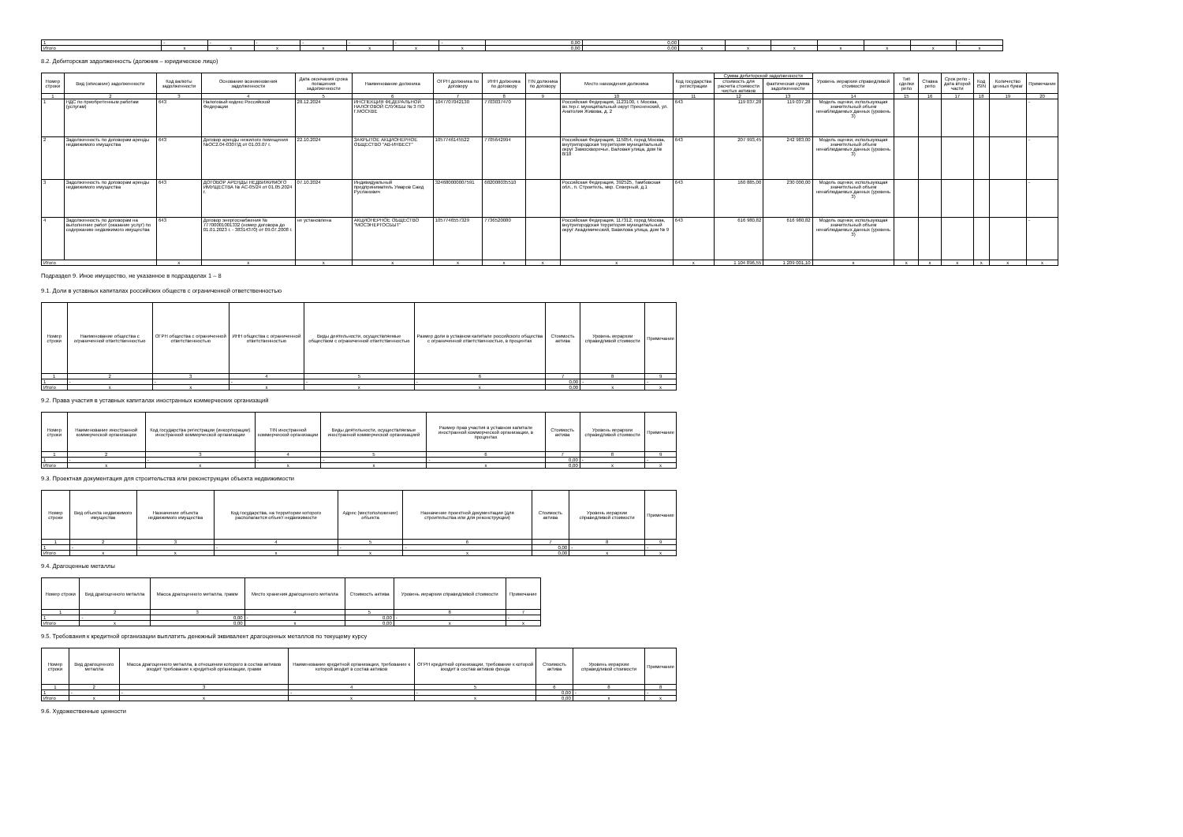| 1 | - | - | - | - | - | - | - | 0,00 | 0,00 | | | | | | | - |
| Итого | x | x | x | x | x | x | x | 0,00 | 0,00 | x | x | x | x | x | x | x |
8.2. Дебиторская задолженность (должник – юридическое лицо)
| Номер строки | Вид (описание) задолженности | Код валюты задолженности | Основание возникновения задолженности | Дата окончания срока погашения задолженности | Наименование должника | ОГРН должника по договору | ИНН должника по договору | TIN должника по договору | Место нахождения должника | Код государства регистрации | Сумма дебиторской задолженности | | Уровень иерархии справедливой стоимости | Тип сделки репо | Ставка репо | Срок репо - дата второй части | Код ISIN | Количество ценных бумаг | Примечание |
| --- | --- | --- | --- | --- | --- | --- | --- | --- | --- | --- | --- | --- | --- | --- | --- | --- | --- | --- | --- |
| | | | | | | | | | | | стоимость для расчета стоимости чистых активов | фактическая сумма задолженности | | | | | | | |
| 1 | 2 | 3 | 4 | 5 | 6 | 7 | 8 | 9 | 10 | 11 | 12 | 13 | 14 | 15 | 16 | 17 | 18 | 19 | 20 |
| 1 | НДС по приобретенным работам (услугам) | 643 | Налоговый кодекс Российской Федерации | 28.12.2024 | ИНСПЕКЦИЯ ФЕДЕРАЛЬНОЙ НАЛОГОВОЙ СЛУЖБЫ № 3 ПО Г.МОСКВЕ | 1047707042130 | 7703037470 | | Российская Федерация, 1123100, г. Москва, вн.тер.г. муниципальный округ Пресненский, ул. Анатолия Живова, д. 2 | 643 | 119 037,28 | 119 037,28 | Модель оценки, использующая значительный объем ненаблюдаемых данных (уровень 3) | | | | | | - |
| 2 | Задолженность по договорам аренды недвижимого имущества | 643 | Договор аренды нежилого помещения №ОС2.04-0307/Д от 01.03.07 г. | 22.10.2024 | ЗАКРЫТОЕ АКЦИОНЕРНОЕ ОБЩЕСТВО "АВ-ИНВЕСТ" | 1057746145522 | 7705642994 | | Российская Федерация, 115054, город Москва, внутригородская территория муниципальный округ Замоскворечье, Валовая улица, дом № 8/18 | 643 | 207 993,45 | 242 983,00 | Модель оценки, использующая значительный объем ненаблюдаемых данных (уровень 3) | | | | | | - |
| 3 | Задолженность по договорам аренды недвижимого имущества | 643 | ДОГОВОР АРЕНДЫ НЕДВИЖИМОГО ИМУЩЕСТВА № АС-05/24 от 01.05.2024 г. | 07.10.2024 | Индивидуальный предприниматель Умаров Саид Русланович | 324680000007591 | 682008035510 | | Российская Федерация, 392525, Тамбовская обл., п. Строитель, мкр. Северный, д.1 | 643 | 160 885,00 | 230 000,00 | Модель оценки, использующая значительный объем ненаблюдаемых данных (уровень 3) | | | | | | - |
| 4 | Задолженность по договорам на выполнение работ (оказание услуг) по содержанию недвижимого имущества | 643 | Договор энергоснабжения № 77700001001332 (номер договора до 01.01.2023 г. - 38314370) от 09.07.2008 г. | не установлена | АКЦИОНЕРНОЕ ОБЩЕСТВО "МОСЭНЕРГОСБЫТ" | 1057746557329 | 7736520080 | | Российская Федерация, 117312, город Москва, внутригородская территория муниципальный округ Академический, Вавилова улица, дом № 9 | 643 | 616 980,82 | 616 980,82 | Модель оценки, использующая значительный объем ненаблюдаемых данных (уровень 3) | | | | | | - |
| Итого | | x | x | x | x | x | x | x | x | x | 1 104 896,55 | 1 209 001,10 | x | x | x | x | x | x | x |
Подраздел 9. Иное имущество, не указанное в подразделах 1 – 8
9.1. Доли в уставных капиталах российских обществ с ограниченной ответственностью
| Номер строки | Наименование общества с ограниченной ответственностью | ОГРН общества с ограниченной ответственностью | ИНН общества с ограниченной ответственностью | Виды деятельности, осуществляемые обществом с ограниченной ответственностью | Размер доли в уставном капитале российского общества с ограниченной ответственностью, в процентах | Стоимость актива | Уровень иерархии справедливой стоимости | Примечание |
| --- | --- | --- | --- | --- | --- | --- | --- | --- |
| 1 | 2 | 3 | 4 | 5 | 6 | 7 | 8 | 9 |
| 1 | - | - | - | - | - | 0,00 | - | - |
| Итого | x | x | x | x | x | 0,00 | x | x |
9.2. Права участия в уставных капиталах иностранных коммерческих организаций
| Номер строки | Наименование иностранной коммерческой организации | Код государства регистрации (инкорпорации) иностранной коммерческой организации | TIN иностранной коммерческой организации | Виды деятельности, осуществляемые иностранной коммерческой организацией | Размер прав участия в уставном капитале иностранной коммерческой организации, в процентах | Стоимость актива | Уровень иерархии справедливой стоимости | Примечание |
| --- | --- | --- | --- | --- | --- | --- | --- | --- |
| 1 | 2 | 3 | 4 | 5 | 6 | 7 | 8 | 9 |
| 1 | - | - | - | - | - | 0,00 | - | - |
| Итого | x | x | x | x | x | 0,00 | x | x |
9.3. Проектная документация для строительства или реконструкции объекта недвижимости
| Номер строки | Вид объекта недвижимого имущества | Назначение объекта недвижимого имущества | Код государства, на территории которого располагается объект недвижимости | Адрес (местоположение) объекта | Назначение проектной документации (для строительства или для реконструкции) | Стоимость актива | Уровень иерархии справедливой стоимости | Примечание |
| --- | --- | --- | --- | --- | --- | --- | --- | --- |
| 1 | 2 | 3 | 4 | 5 | 6 | 7 | 8 | 9 |
| 1 | - | - | - | - | - | 0,00 | - | - |
| Итого | x | x | x | x | x | 0,00 | x | x |
9.4. Драгоценные металлы
| Номер строки | Вид драгоценного металла | Масса драгоценного металла, грамм | Место хранения драгоценного металла | Стоимость актива | Уровень иерархии справедливой стоимости | Примечание |
| --- | --- | --- | --- | --- | --- | --- |
| 1 | 2 | 3 | 4 | 5 | 8 | 7 |
| 1 | - | 0,00 | - | 0,00 | - | - |
| Итого | x | 0,00 | x | 0,00 | x | x |
9.5. Требования к кредитной организации выплатить денежный эквивалент драгоценных металлов по текущему курсу
| Номер строки | Вид драгоценного металла | Масса драгоценного металла, в отношении которого в состав активов входит требование к кредитной организации, грамм | Наименование кредитной организации, требование к которой входит в состав активов | ОГРН кредитной организации, требование к которой входит в состав активов фонда | Стоимость актива | Уровень иерархии справедливой стоимости | Примечание |
| --- | --- | --- | --- | --- | --- | --- | --- |
| 1 | 2 | 3 | 4 | 5 | 6 | 8 | 8 |
| 1 | - | - | - | - | 0,00 | - | - |
| Итого | x | x | x | x | 0,00 | x | x |
9.6. Художественные ценности